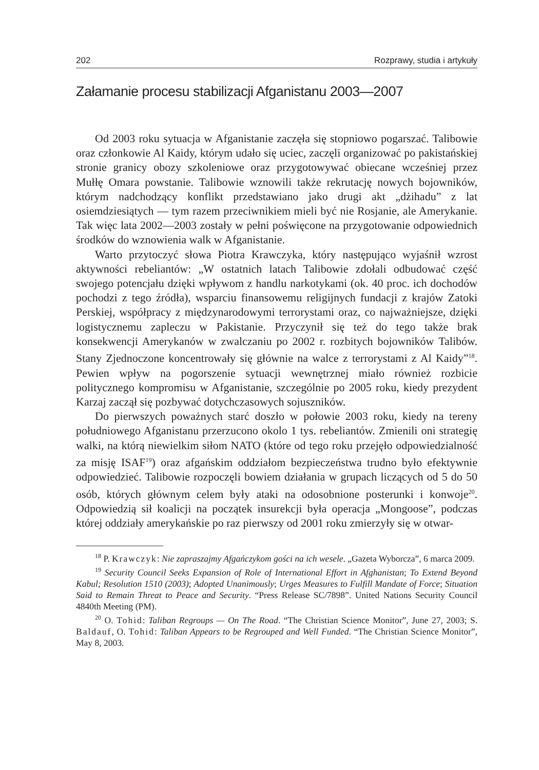202 Rozprawy, studia i artykuły
Załamanie procesu stabilizacji Afganistanu 2003—2007
Od 2003 roku sytuacja w Afganistanie zaczęła się stopniowo pogarszać. Talibowie oraz członkowie Al Kaidy, którym udało się uciec, zaczęli organizować po pakistańskiej stronie granicy obozy szkoleniowe oraz przygotowywać obiecane wcześniej przez Mułłę Omara powstanie. Talibowie wznowili także rekrutację nowych bojowników, którym nadchodzący konflikt przedstawiano jako drugi akt „dżihadu” z lat osiemdziesiątych — tym razem przeciwnikiem mieli być nie Rosjanie, ale Amerykanie. Tak więc lata 2002—2003 zostały w pełni poświęcone na przygotowanie odpowiednich środków do wznowienia walk w Afganistanie.
Warto przytoczyć słowa Piotra Krawczyka, który następująco wyjaśnił wzrost aktywności rebeliantów: „W ostatnich latach Talibowie zdołali odbudować część swojego potencjału dzięki wpływom z handlu narkotykami (ok. 40 proc. ich dochodów pochodzi z tego źródła), wsparciu finansowemu religijnych fundacji z krajów Zatoki Perskiej, współpracy z międzynarodowymi terrorystami oraz, co najważniejsze, dzięki logistycznemu zapleczu w Pakistanie. Przyczynił się też do tego także brak konsekwencji Amerykanów w zwalczaniu po 2002 r. rozbitych bojowników Talibów. Stany Zjednoczone koncentrowały się głównie na walce z terrorystami z Al Kaidy”<sup>18</sup>. Pewien wpływ na pogorszenie sytuacji wewnętrznej miało również rozbicie politycznego kompromisu w Afganistanie, szczególnie po 2005 roku, kiedy prezydent Karzaj zaczął się pozbywać dotychczasowych sojuszników.
Do pierwszych poważnych starć doszło w połowie 2003 roku, kiedy na tereny południowego Afganistanu przerzucono okolo 1 tys. rebeliantów. Zmienili oni strategię walki, na którą niewielkim siłom NATO (które od tego roku przejęło odpowiedzialność za misję ISAF<sup>19</sup>) oraz afgańskim oddziałom bezpieczeństwa trudno było efektywnie odpowiedzieć. Talibowie rozpoczęli bowiem działania w grupach liczących od 5 do 50 osób, których głównym celem były ataki na odosobnione posterunki i konwoje<sup>20</sup>. Odpowiedzią sił koalicji na początek insurekcji była operacja „Mongoose”, podczas której oddziały amerykańskie po raz pierwszy od 2001 roku zmierzyły się w otwar-
<sup>18</sup> P. Krawczyk: Nie zapraszajmy Afgańczykom gości na ich wesele. „Gazeta Wyborcza”, 6 marca 2009.
<sup>19</sup> Security Council Seeks Expansion of Role of International Effort in Afghanistan; To Extend Beyond Kabul; Resolution 1510 (2003); Adopted Unanimously; Urges Measures to Fulfill Mandate of Force; Situation Said to Remain Threat to Peace and Security. “Press Release SC/7898”. United Nations Security Council 4840th Meeting (PM).
<sup>20</sup> O. Tohid: Taliban Regroups — On The Road. “The Christian Science Monitor”, June 27, 2003; S. Baldauf, O. Tohid: Taliban Appears to be Regrouped and Well Funded. “The Christian Science Monitor”, May 8, 2003.